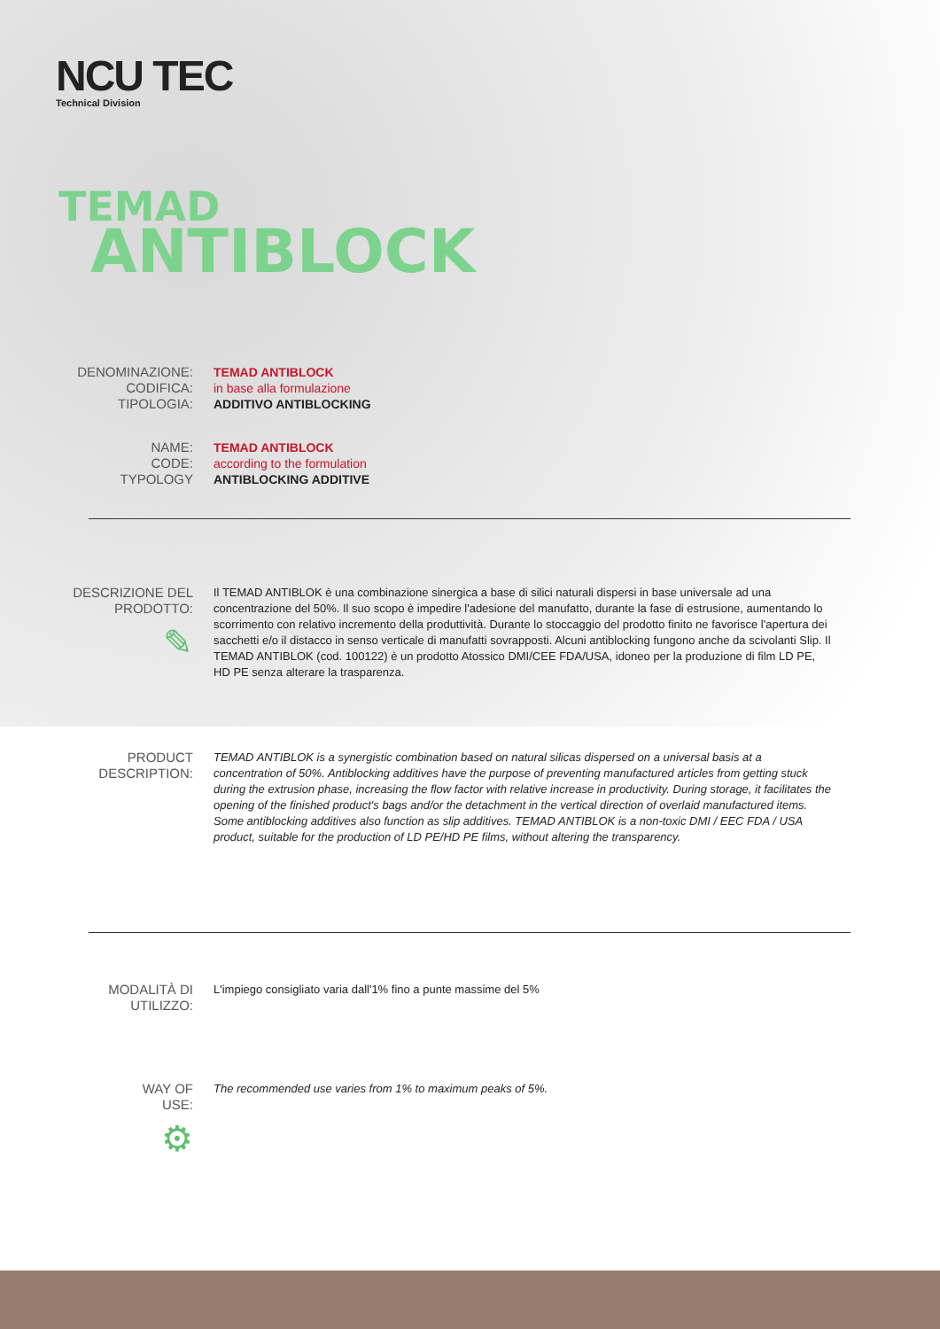NCU TEC
Technical Division
TEMAD
ANTIBLOCK
DENOMINAZIONE:
CODIFICA:
TIPOLOGIA:
TEMAD ANTIBLOCK
in base alla formulazione
ADDITIVO ANTIBLOCKING
NAME:
CODE:
TYPOLOGY
TEMAD ANTIBLOCK
according to the formulation
ANTIBLOCKING ADDITIVE
DESCRIZIONE DEL
PRODOTTO:
✎
Il TEMAD ANTIBLOK è una combinazione sinergica a base di silici naturali dispersi in base universale ad una concentrazione del 50%. Il suo scopo è impedire l'adesione del manufatto, durante la fase di estrusione, aumentando lo scorrimento con relativo incremento della produttività. Durante lo stoccaggio del prodotto finito ne favorisce l'apertura dei sacchetti e/o il distacco in senso verticale di manufatti sovrapposti. Alcuni antiblocking fungono anche da scivolanti Slip. Il TEMAD ANTIBLOK (cod. 100122) è un prodotto Atossico DMI/CEE FDA/USA, idoneo per la produzione di film LD PE, HD PE senza alterare la trasparenza.
PRODUCT
DESCRIPTION:
TEMAD ANTIBLOK is a synergistic combination based on natural silicas dispersed on a universal basis at a concentration of 50%. Antiblocking additives have the purpose of preventing manufactured articles from getting stuck during the extrusion phase, increasing the flow factor with relative increase in productivity. During storage, it facilitates the opening of the finished product's bags and/or the detachment in the vertical direction of overlaid manufactured items. Some antiblocking additives also function as slip additives. TEMAD ANTIBLOK is a non-toxic DMI / EEC FDA / USA product, suitable for the production of LD PE/HD PE films, without altering the transparency.
MODALITÀ DI
UTILIZZO:
L'impiego consigliato varia dall'1% fino a punte massime del 5%
WAY OF
USE:
⚙
The recommended use varies from 1% to maximum peaks of 5%.